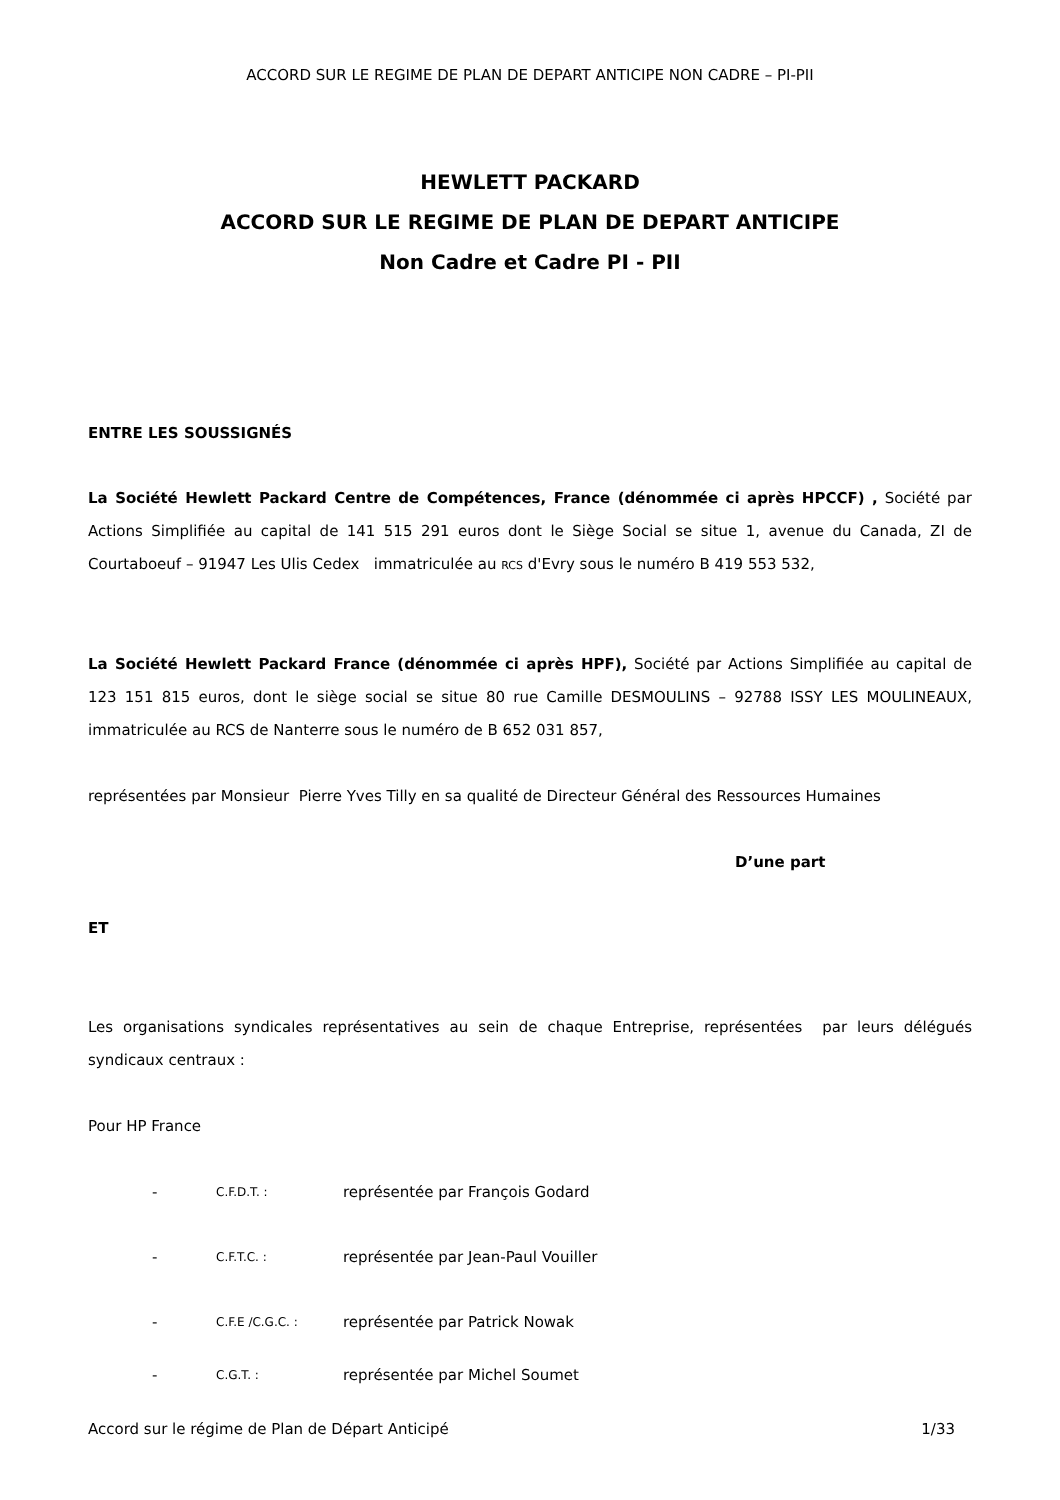ACCORD SUR LE REGIME DE PLAN DE DEPART ANTICIPE NON CADRE – PI-PII
HEWLETT PACKARD
ACCORD SUR LE REGIME DE PLAN DE DEPART ANTICIPE
Non Cadre et Cadre PI - PII
ENTRE LES SOUSSIGNÉS
La Société Hewlett Packard Centre de Compétences, France (dénommée ci après HPCCF) , Société par Actions Simplifiée au capital de 141 515 291 euros dont le Siège Social se situe 1, avenue du Canada, ZI de Courtaboeuf – 91947 Les Ulis Cedex immatriculée au RCS d'Evry sous le numéro B 419 553 532,
La Société Hewlett Packard France (dénommée ci après HPF), Société par Actions Simplifiée au capital de 123 151 815 euros, dont le siège social se situe 80 rue Camille DESMOULINS – 92788 ISSY LES MOULINEAUX, immatriculée au RCS de Nanterre sous le numéro de B 652 031 857,
représentées par Monsieur Pierre Yves Tilly en sa qualité de Directeur Général des Ressources Humaines
D’une part
ET
Les organisations syndicales représentatives au sein de chaque Entreprise, représentées par leurs délégués syndicaux centraux :
Pour HP France
- C.F.D.T. : représentée par François Godard
- C.F.T.C. : représentée par Jean-Paul Vouiller
- C.F.E /C.G.C. : représentée par Patrick Nowak
- C.G.T. : représentée par Michel Soumet
Accord sur le régime de Plan de Départ Anticipé 1/33